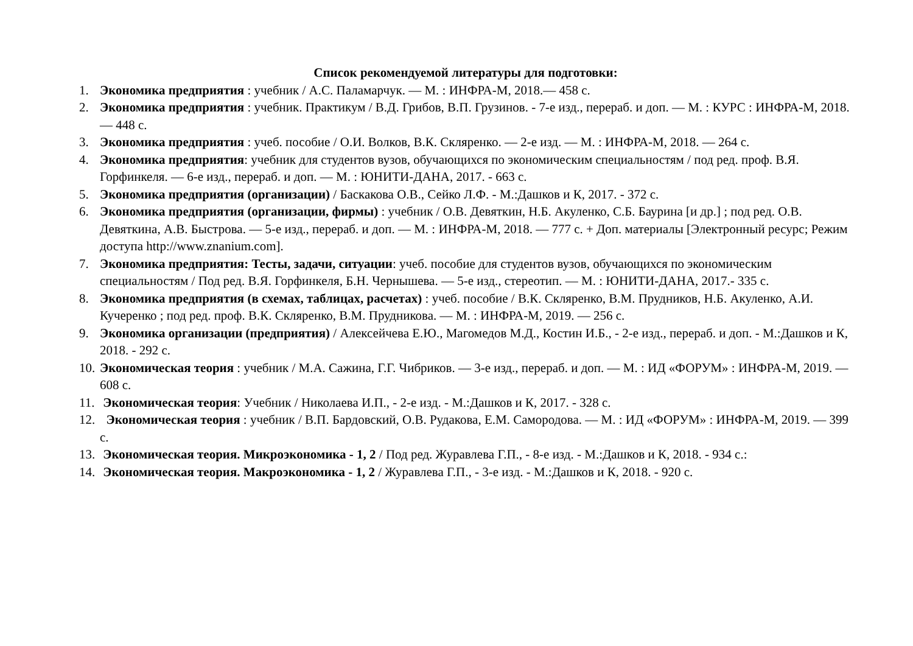Список рекомендуемой литературы для подготовки:
1. Экономика предприятия : учебник / А.С. Паламарчук. — М. : ИНФРА-М, 2018.— 458 с.
2. Экономика предприятия : учебник. Практикум / В.Д. Грибов, В.П. Грузинов. - 7-е изд., перераб. и доп. — М. : КУРС : ИНФРА-М, 2018. — 448 с.
3. Экономика предприятия : учеб. пособие / О.И. Волков, В.К. Скляренко. — 2-е изд. — М. : ИНФРА-М, 2018. — 264 с.
4. Экономика предприятия: учебник для студентов вузов, обучающихся по экономическим специальностям / под ред. проф. В.Я. Горфинкеля. — 6-е изд., перераб. и доп. — М. : ЮНИТИ-ДАНА, 2017. - 663 с.
5. Экономика предприятия (организации) / Баскакова О.В., Сейко Л.Ф. - М.:Дашков и К, 2017. - 372 с.
6. Экономика предприятия (организации, фирмы) : учебник / О.В. Девяткин, Н.Б. Акуленко, С.Б. Баурина [и др.] ; под ред. О.В. Девяткина, А.В. Быстрова. — 5-е изд., перераб. и доп. — М. : ИНФРА-М, 2018. — 777 с. + Доп. материалы [Электронный ресурс; Режим доступа http://www.znanium.com].
7. Экономика предприятия: Тесты, задачи, ситуации: учеб. пособие для студентов вузов, обучающихся по экономическим специальностям / Под ред. В.Я. Горфинкеля, Б.Н. Чернышева. — 5-е изд., стереотип. — М. : ЮНИТИ-ДАНА, 2017.- 335 с.
8. Экономика предприятия (в схемах, таблицах, расчетах) : учеб. пособие / В.К. Скляренко, В.М. Прудников, Н.Б. Акуленко, А.И. Кучеренко ; под ред. проф. В.К. Скляренко, В.М. Прудникова. — М. : ИНФРА-М, 2019. — 256 с.
9. Экономика организации (предприятия) / Алексейчева Е.Ю., Магомедов М.Д., Костин И.Б., - 2-е изд., перераб. и доп. - М.:Дашков и К, 2018. - 292 с.
10. Экономическая теория : учебник / М.А. Сажина, Г.Г. Чибриков. — 3-е изд., перераб. и доп. — М. : ИД «ФОРУМ» : ИНФРА-М, 2019. — 608 с.
11. Экономическая теория: Учебник / Николаева И.П., - 2-е изд. - М.:Дашков и К, 2017. - 328 с.
12. Экономическая теория : учебник / В.П. Бардовский, О.В. Рудакова, Е.М. Самородова. — М. : ИД «ФОРУМ» : ИНФРА-М, 2019. — 399 с.
13. Экономическая теория. Микроэкономика - 1, 2 / Под ред. Журавлева Г.П., - 8-е изд. - М.:Дашков и К, 2018. - 934 с.:
14. Экономическая теория. Макроэкономика - 1, 2 / Журавлева Г.П., - 3-е изд. - М.:Дашков и К, 2018. - 920 с.